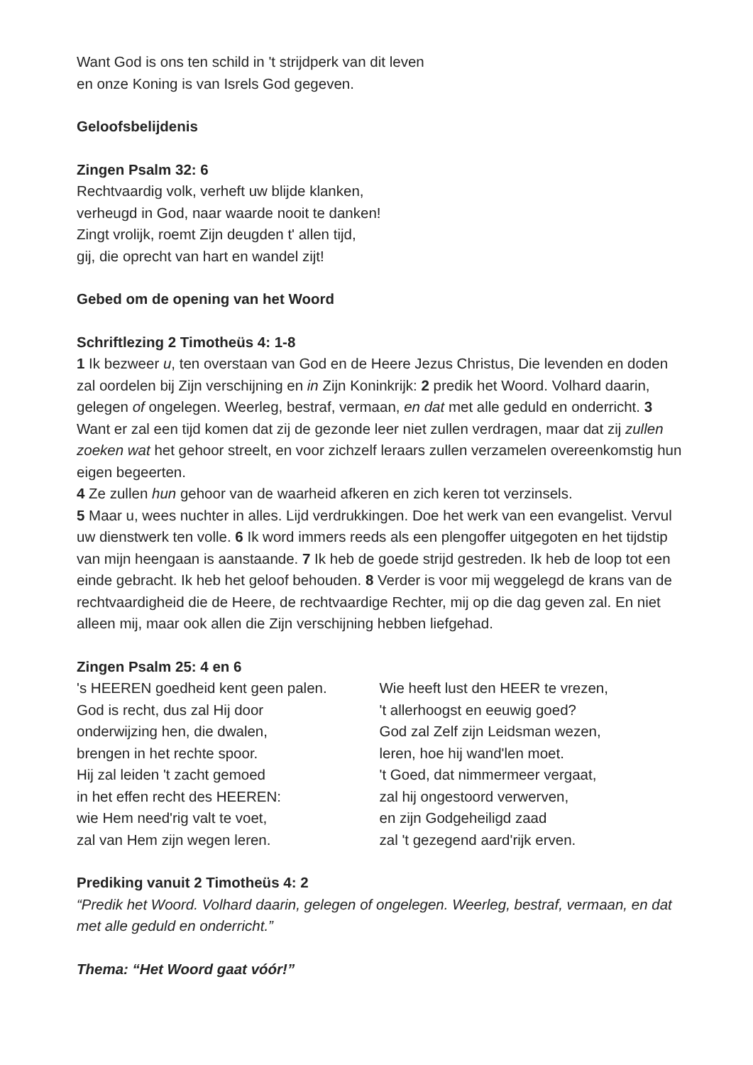Want God is ons ten schild in 't strijdperk van dit leven
en onze Koning is van Isrels God gegeven.
Geloofsbelijdenis
Zingen Psalm 32: 6
Rechtvaardig volk, verheft uw blijde klanken,
verheugd in God, naar waarde nooit te danken!
Zingt vrolijk, roemt Zijn deugden t' allen tijd,
gij, die oprecht van hart en wandel zijt!
Gebed om de opening van het Woord
Schriftlezing 2 Timotheüs 4: 1-8
1 Ik bezweer u, ten overstaan van God en de Heere Jezus Christus, Die levenden en doden zal oordelen bij Zijn verschijning en in Zijn Koninkrijk: 2 predik het Woord. Volhard daarin, gelegen of ongelegen. Weerleg, bestraf, vermaan, en dat met alle geduld en onderricht. 3 Want er zal een tijd komen dat zij de gezonde leer niet zullen verdragen, maar dat zij zullen zoeken wat het gehoor streelt, en voor zichzelf leraars zullen verzamelen overeenkomstig hun eigen begeerten.
4 Ze zullen hun gehoor van de waarheid afkeren en zich keren tot verzinsels.
5 Maar u, wees nuchter in alles. Lijd verdrukkingen. Doe het werk van een evangelist. Vervul uw dienstwerk ten volle. 6 Ik word immers reeds als een plengoffer uitgegoten en het tijdstip van mijn heengaan is aanstaande. 7 Ik heb de goede strijd gestreden. Ik heb de loop tot een einde gebracht. Ik heb het geloof behouden. 8 Verder is voor mij weggelegd de krans van de rechtvaardigheid die de Heere, de rechtvaardige Rechter, mij op die dag geven zal. En niet alleen mij, maar ook allen die Zijn verschijning hebben liefgehad.
Zingen Psalm 25: 4 en 6
's HEEREN goedheid kent geen palen.
God is recht, dus zal Hij door
onderwijzing hen, die dwalen,
brengen in het rechte spoor.
Hij zal leiden 't zacht gemoed
in het effen recht des HEEREN:
wie Hem need'rig valt te voet,
zal van Hem zijn wegen leren.
Wie heeft lust den HEER te vrezen,
't allerhoogst en eeuwig goed?
God zal Zelf zijn Leidsman wezen,
leren, hoe hij wand'len moet.
't Goed, dat nimmermeer vergaat,
zal hij ongestoord verwerven,
en zijn Godgeheiligd zaad
zal 't gezegend aard'rijk erven.
Prediking vanuit 2 Timotheüs 4: 2
“Predik het Woord. Volhard daarin, gelegen of ongelegen. Weerleg, bestraf, vermaan, en dat met alle geduld en onderricht.”
Thema: “Het Woord gaat vóór!”